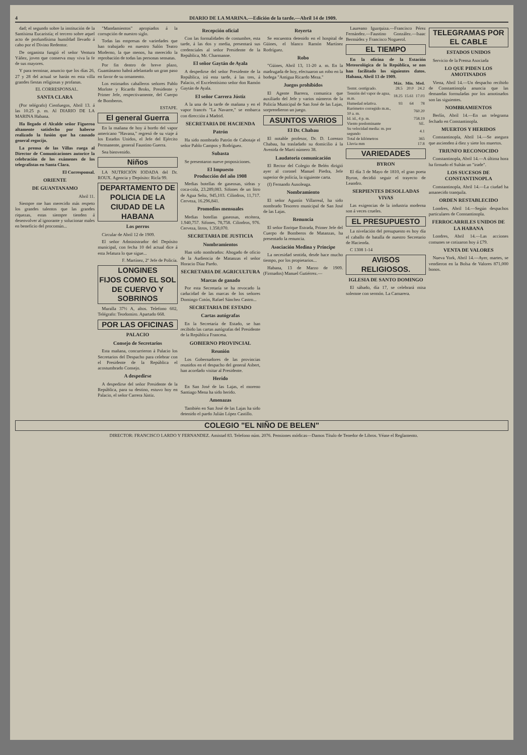4 DIARIO DE LA MARINA.—Edición de la tarde.—Abril 14 de 1909.
dad; el segundo sobre la institución de la Santísima Eucaristía; el tercero sobre aquel acto de profundísima humildad llevado á cabo por el Divino Redentor.
De organista fungió el señor Ventura Yáñez, joven que conserva muy viva la fe de sus mayores.
Y para terminar, anuncio que los días 26, 27 y 28 del actual se harán en esta villa grandes fiestas religiosas y profanas.
EL CORRESPONSAL.
SANTA CLARA
(Por telégrafo) Cienfuegos, Abril 13. á las 10.25 p. m. Al DIARIO DE LA MARINA Habana.
Ha llegado el Alcalde señor Figueroa altamente satisfecho por haberse realizado la fusión que ha causado general regocijo.
La prensa de las Villas ruega al Director de Comunicaciones autorice la celebración de los exámenes de los telegrafistas en Santa Clara.
El Corresponsal.
ORIENTE
DE GUANTANAMO
Abril 11.
Siempre me han merecido más respeto los grandes talentos que las grandes riquezas, estas siempre tienden á desenvolver al ignorante y solucionar males en beneficio del procomún...
"Mandamientos" apropiados á la corrupción de nuestro siglo.
Todas las empresas de variedades que han trabajado en nuestro Salón Teatro Moderno, la que menos, ha merecido la reprobación de todas las personas sensatas.
Por fin dentro de breve plazo, Guantánamo habrá adelantado un gran paso en favor de su ornamento.
Los estimados caballeros señores Pablo Morlote y Ricardo Broks, Presidente y Primer Jefe, respectivamente, del Cuerpo de Bomberos.
ESTAPE.
El general Guerra
En la mañana de hoy á bordo del vapor americano "Havana," regresó de su viaje á los Estados Unidos, el Jefe del Ejército Permanente, general Faustino Guerra.
Sea bienvenido.
Niños
LA NUTRICIÓN IODADA del Dr. ROUX. Agencia y Depósito: Ricla 99.
DEPARTAMENTO DE POLICIA DE LA CIUDAD DE LA HABANA
Los perros
Circular de Abril 12 de 1909.
El señor Administrador del Depósito municipal, con fecha 10 del actual dice á esta Jefatura lo que sigue...
F. Martínez, 2º Jefe de Policía.
LONGINES
FIJOS COMO EL SOL
DE CUERVO Y SOBRINOS
Muralla 37½ A, altos. Telefono 602, Telégrafo: Teodomiro. Apartado 668.
POR LAS OFICINAS
PALACIO
Consejo de Secretarios
Esta mañana, concurrieron á Palacio los Secretarios del Despacho para celebrar con el Presidente de la República el acostumbrado Consejo.
A despedirse
A despedirse del señor Presidente de la República, para su destino, estuvo hoy en Palacio, el señor Carrera Jústiz.
Recepción oficial
Con las formalidades de costumbre, esta tarde, á las dos y media, presentará sus credenciales al señor Presidente de la República, Mr. Charmanne.
El señor Gaytán de Ayala
A despedirse del señor Presidente de la República, irá esta tarde, á las tres, á Palacio, el Excelentísimo señor don Ramón Gaytán de Ayala.
El señor Carrera Jústiz
A la una de la tarde de mañana y en el vapor francés "La Navarre," se embarca con dirección á Madrid.
SECRETARIA DE HACIENDA
Patrón
Ha sido nombrado Patrón de Cabotaje el señor Pablo Campos y Rodríguez.
Subasta
Se presentaron nueve proposiciones.
El Impuesto
Producción del año 1908
Medias botellas de gaseosas, sidras y coca-cola, 23.289,083. Sifones de un litro de Agua Seltz, 945,103. Cilindros, 11,717. Cerveza, 16.296,841.
Promedios mensuales
Medias botellas gaseosas, etcétera, 1.940,757. Sifones, 78,758. Cilindros, 976. Cerveza, litros, 1.358,070.
SECRETARIA DE JUSTICIA
Nombramientos
Han sido nombrados: Abogado de oficio de la Audiencia de Matanzas el señor Horacio Díaz Pardo.
SECRETARIA DE AGRICULTURA
Marcas de ganado
Por esta Secretaría se ha revocado la caducidad de las marcas de los señores Domingo Cotón, Rafael Sánchez Castro...
SECRETARIA DE ESTADO
Cartas autógrafas
En la Secretaría de Estado, se han recibido las cartas autógrafas del Presidente de la República Francesa.
GOBIERNO PROVINCIAL
Reunión
Los Gobernadores de las provincias reunidos en el despacho del general Asbert, han acordado visitar al Presidente.
Herido
En San José de las Lajas, el moreno Santiago Mena ha sido herido.
Amenazas
También en San José de las Lajas ha sido detenido el pardo Julián López Castillo.
Reyerta
Se encuentra detenido en el hospital de Güines, el blanco Ramón Martínez Rodríguez.
Robo
"Güines, Abril 13, 11-20 a. m. En la madrugada de hoy, efectuaron un robo en la bodega "Antigua Ricardo Meza."
Juegos prohibidos
El Agente Barrera, comunica que auxiliado del Jefe y varios números de la Policía Municipal de San José de las Lajas, sorprendieron un juego.
ASUNTOS VARIOS
El Dr. Chabau
El notable profesor, Dr. D. Lorenzo Chabau, ha trasladado su domicilio á la Avenida de Martí número 38.
Laudatoria comunicación
El Rector del Colegio de Belén dirigió ayer al coronel Manuel Piedra, Jefe superior de policía, la siguiente carta.
(f) Fernando Ausoleaga.
Nombramiento
El señor Agustín Villarreal, ha sido nombrado Tesorero municipal de San José de las Lajas.
Renuncia
El señor Enrique Estrada, Primer Jefe del Cuerpo de Bomberos de Matanzas, ha presentado la renuncia.
Asociación Medina y Príncipe
La necesidad sentida, desde hace mucho tiempo, por los propietarios...
Habana, 13 de Marzo de 1909. (Firmados) Manuel Gutiérrez.—
Laureano Iguzquiza.—Francisco Pérez Fernández.—Faustino González.—Isaac Bermúdez y Francisco Noguerol.
EL TIEMPO
En la oficina de la Estación Meteorológica de la República, se nos han facilitado los siguientes datos. Habana, Abril 13 de 1909.
| | Máx. | Mín. | Med. |
| --- | --- | --- | --- |
| Termt. centígrado. | 28.5 | 20.0 | 24.2 |
| Tensión del vapor de agua, m.m. | 18.25 | 15.61 | 17.03 |
| Humedad relativa. | 93 | 64 | 78 |
| Barómetro corregido m.m., 10 a. m. | 760.20 | | |
| Id. id., 4 p. m. | 758.19 | | |
| Viento predominante | SE. | | |
| Su velocidad media: m. por segundo | 4.1 | | |
| Total de kilómetros | 365 | | |
| Lluvia mm | 17.8 | | |
VARIEDADES
BYRON
El día 3 de Mayo de 1810, el gran poeta Byron, decidió seguir el trayecto de Leandro.
SERPIENTES DESOLLADAS VIVAS
Las exigencias de la industria moderna son á veces crueles.
EL PRESUPUESTO
La nivelación del presupuesto es hoy día el caballo de batalla de nuestro Secretario de Hacienda.
C 1308 1-14
AVISOS RELIGIOSOS.
IGLESIA DE SANTO DOMINGO
El sábado, día 17, se celebrará misa solemne con sermón. La Camarera.
TELEGRAMAS POR EL CABLE
ESTADOS UNIDOS
Servicio de la Prensa Asociada
LO QUE PIDEN LOS AMOTINADOS
Viena, Abril 14.—Un despacho recibido de Constantinopla anuncia que las demandas formuladas por los amotinados son las siguientes.
NOMBRAMIENTOS
Berlín, Abril 14.—En un telegrama fechado en Constantinopla.
MUERTOS Y HERIDOS
Constantinopla, Abril 14.—Se asegura que ascienden á diez y siete los muertos.
TRIUNFO RECONOCIDO
Constantinopla, Abril 14.—A última hora ha firmado el Sultán un "irade".
LOS SUCESOS DE CONSTANTINOPLA
Constantinopla, Abril 14.—La ciudad ha amanecido tranquila.
ORDEN RESTABLECIDO
Londres, Abril 14.—Según despachos particulares de Constantinopla.
FERROCARRILES UNIDOS DE LA HABANA
Londres, Abril 14.—Las acciones comunes se cotizaron hoy á £79.
VENTA DE VALORES
Nueva York, Abril 14.—Ayer, martes, se vendieron en la Bolsa de Valores 871,000 bonos.
COLEGIO "EL NIÑO DE BELEN"
DIRECTOR: FRANCISCO LARDO Y FERNANDEZ. Amistad 83. Telefono núm. 2076. Pensiones módicas—Damos Título de Tenedor de Libros. Véase el Reglamento.